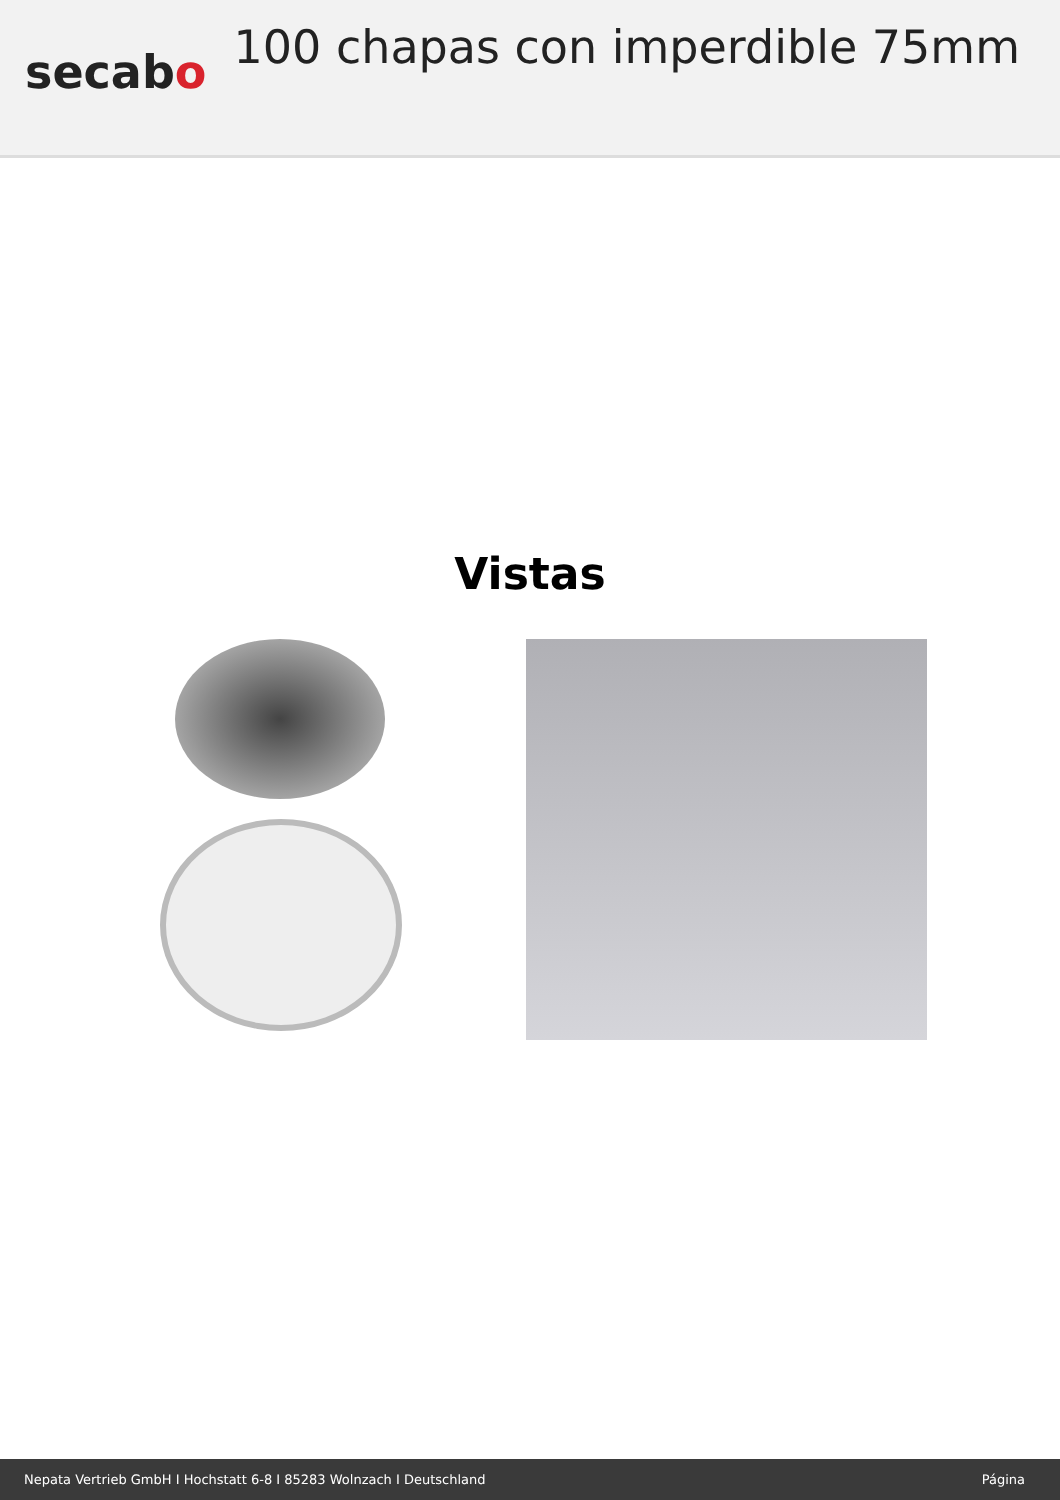secabo
100 chapas con imperdible 75mm
Vistas
Nepata Vertrieb GmbH I Hochstatt 6-8 I 85283 Wolnzach I Deutschland Página